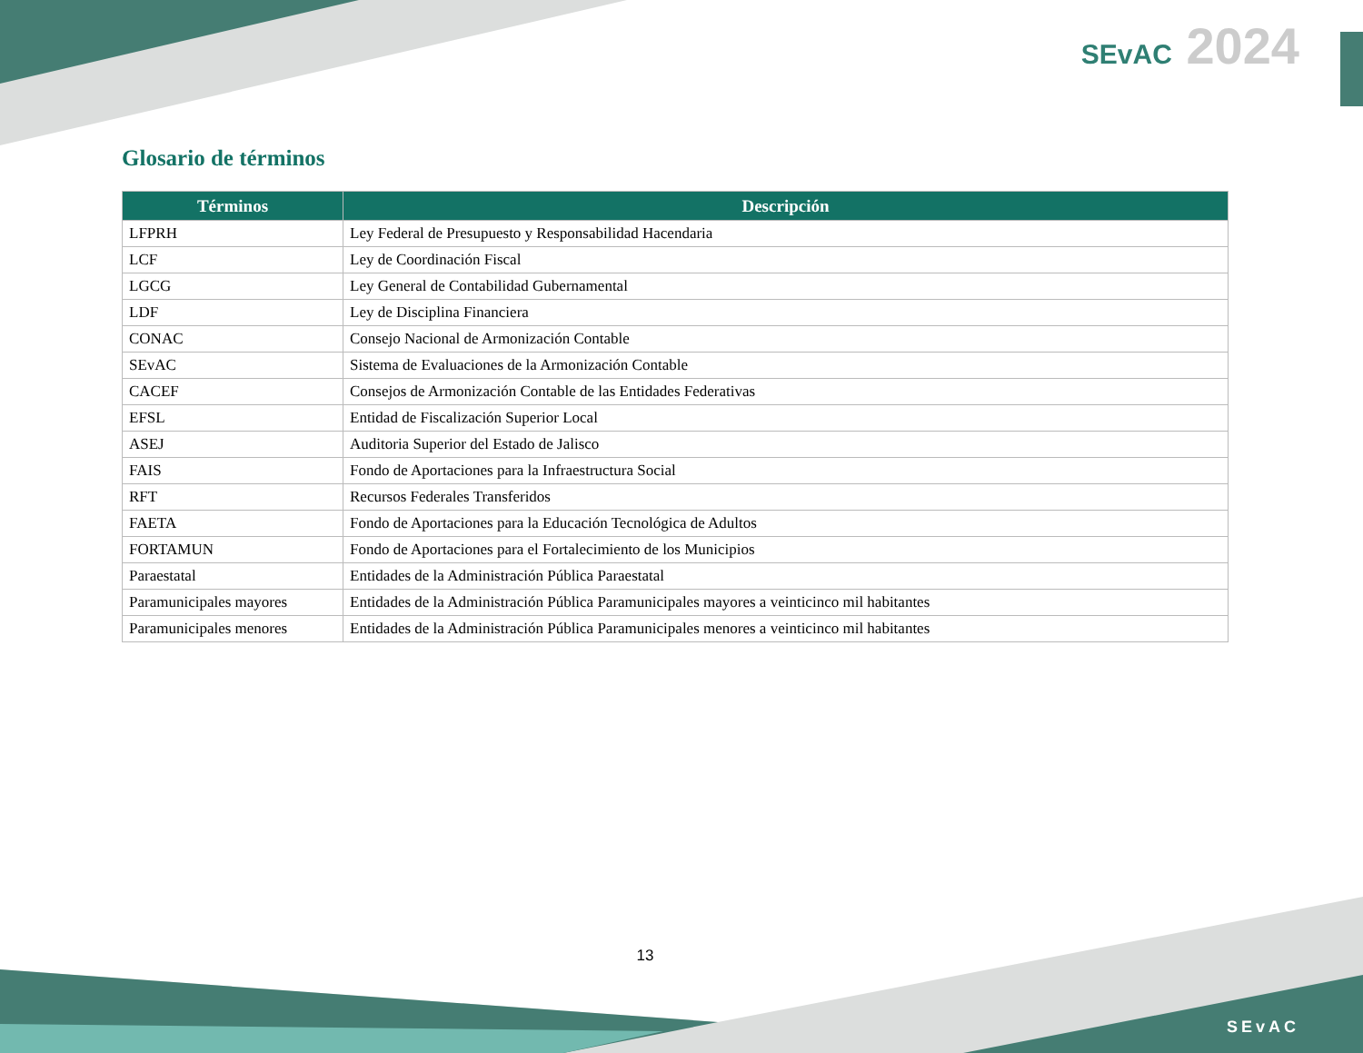SEvAC 2024
Glosario de términos
| Términos | Descripción |
| --- | --- |
| LFPRH | Ley Federal de Presupuesto y Responsabilidad Hacendaria |
| LCF | Ley de Coordinación Fiscal |
| LGCG | Ley General de Contabilidad Gubernamental |
| LDF | Ley de Disciplina Financiera |
| CONAC | Consejo Nacional de Armonización Contable |
| SEvAC | Sistema de Evaluaciones de la Armonización Contable |
| CACEF | Consejos de Armonización Contable de las Entidades Federativas |
| EFSL | Entidad de Fiscalización Superior Local |
| ASEJ | Auditoria Superior del Estado de Jalisco |
| FAIS | Fondo de Aportaciones para la Infraestructura Social |
| RFT | Recursos Federales Transferidos |
| FAETA | Fondo de Aportaciones para la Educación Tecnológica de Adultos |
| FORTAMUN | Fondo de Aportaciones para el Fortalecimiento de los Municipios |
| Paraestatal | Entidades de la Administración Pública Paraestatal |
| Paramunicipales mayores | Entidades de la Administración Pública Paramunicipales mayores a veinticinco mil habitantes |
| Paramunicipales menores | Entidades de la Administración Pública Paramunicipales menores a veinticinco mil habitantes |
13
SEvAC